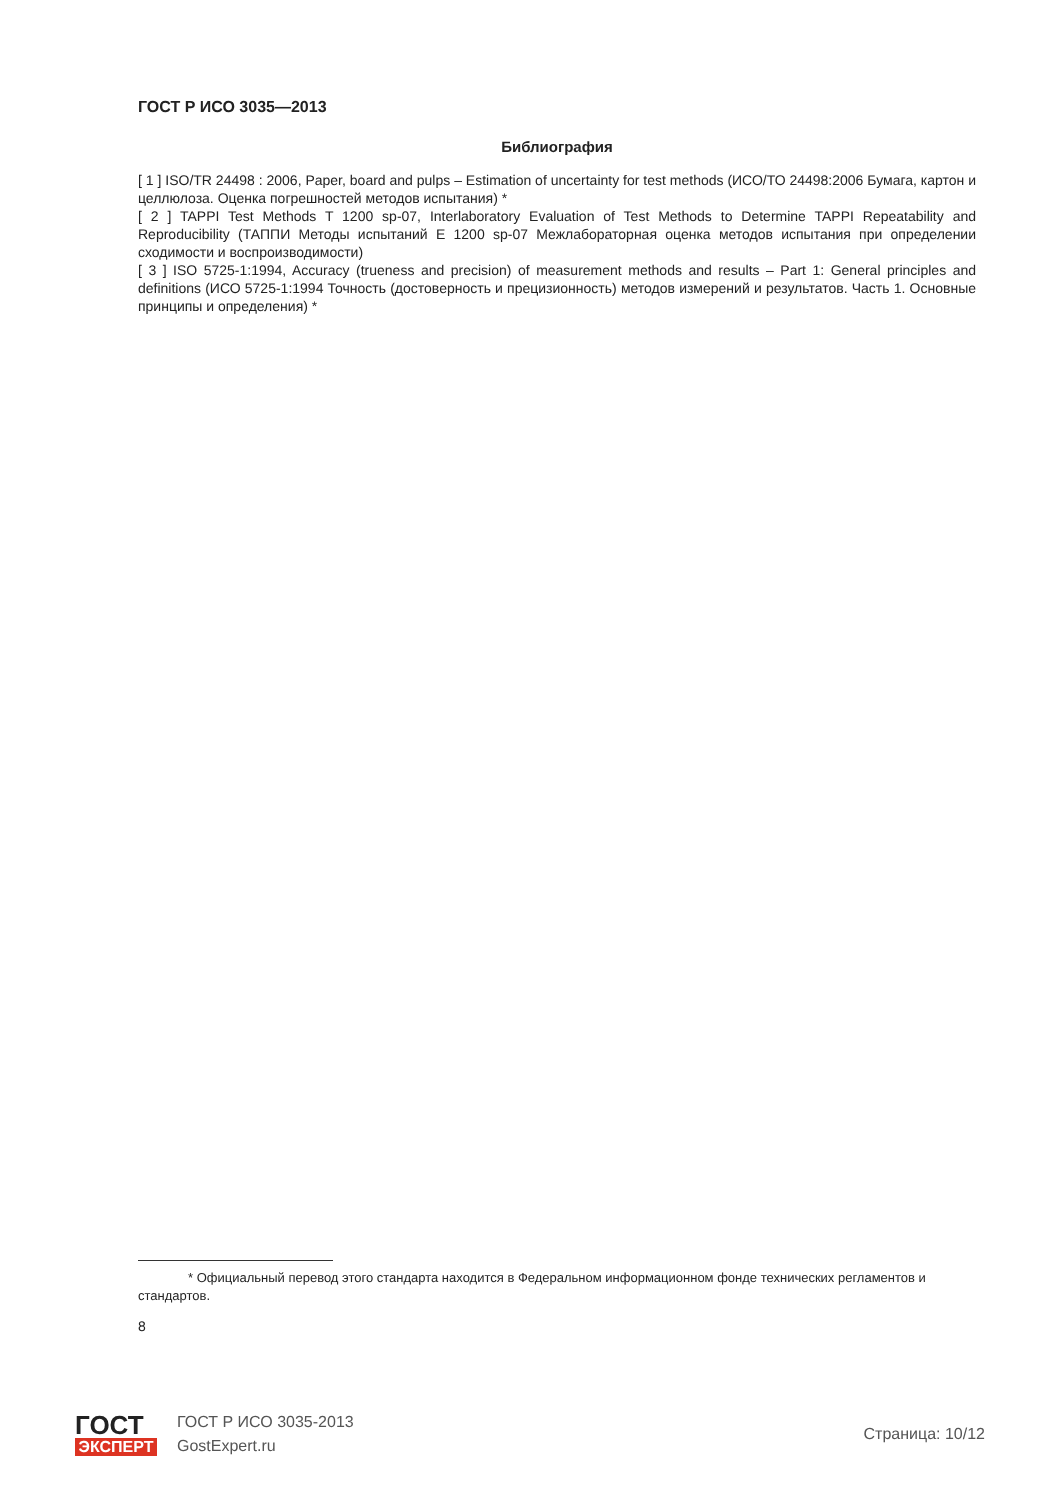ГОСТ Р ИСО 3035—2013
Библиография
[ 1 ] ISO/TR 24498 : 2006, Paper, board and pulps – Estimation of uncertainty for test methods (ИСО/ТО 24498:2006 Бумага, картон и целлюлоза. Оценка погрешностей методов испытания) *
[ 2 ] TAPPI Test Methods T 1200 sp-07, Interlaboratory Evaluation of Test Methods to Determine TAPPI Repeatability and Reproducibility (ТАППИ Методы испытаний Е 1200 sp-07 Межлабораторная оценка методов испытания при определении сходимости и воспроизводимости)
[ 3 ] ISO 5725-1:1994, Accuracy (trueness and precision) of measurement methods and results – Part 1: General principles and definitions (ИСО 5725-1:1994 Точность (достоверность и прецизионность) методов измерений и результатов. Часть 1. Основные принципы и определения) *
* Официальный перевод этого стандарта находится в Федеральном информационном фонде технических регламентов и стандартов.
8
ГОСТ
ЭКСПЕРТ
ГОСТ Р ИСО 3035-2013
GostExpert.ru
Страница: 10/12